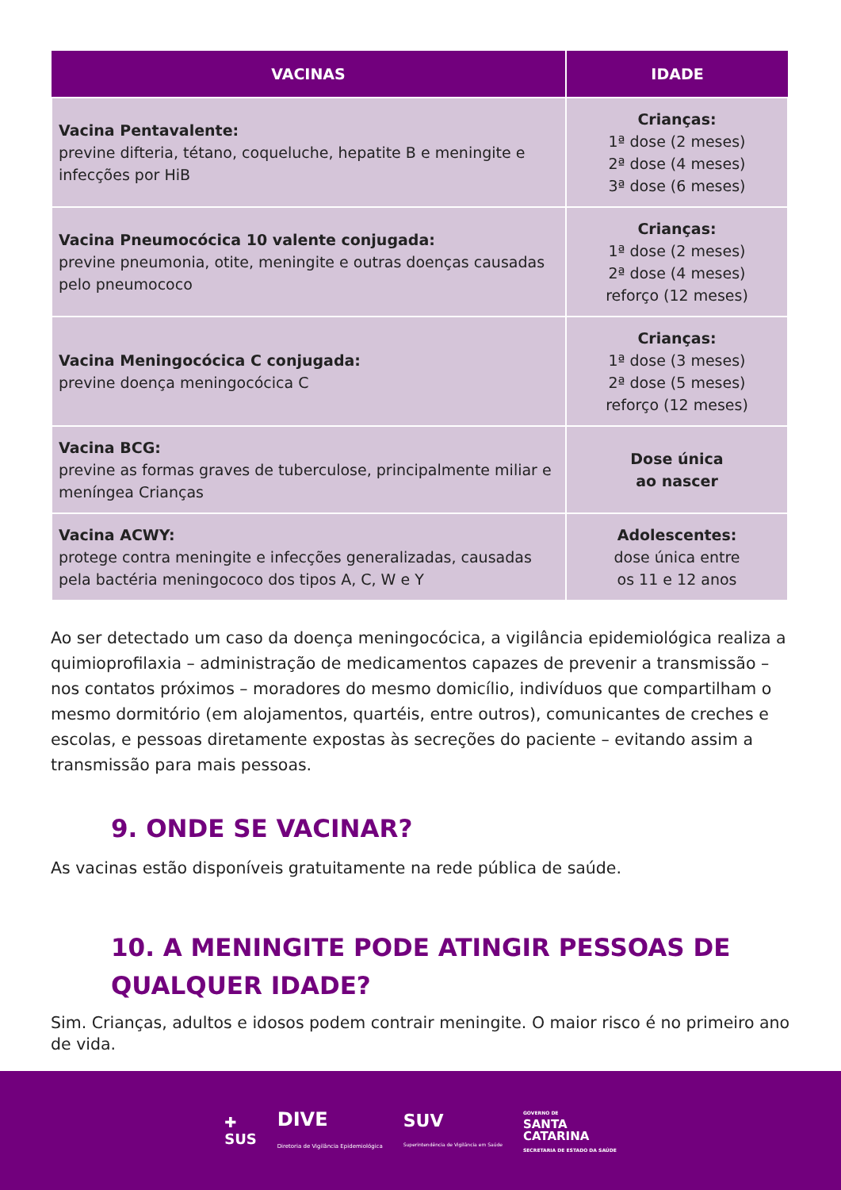| VACINAS | IDADE |
| --- | --- |
| Vacina Pentavalente: previne difteria, tétano, coqueluche, hepatite B e meningite e infecções por HiB | Crianças: 1ª dose (2 meses) 2ª dose (4 meses) 3ª dose (6 meses) |
| Vacina Pneumocócica 10 valente conjugada: previne pneumonia, otite, meningite e outras doenças causadas pelo pneumococo | Crianças: 1ª dose (2 meses) 2ª dose (4 meses) reforço (12 meses) |
| Vacina Meningocócica C conjugada: previne doença meningocócica C | Crianças: 1ª dose (3 meses) 2ª dose (5 meses) reforço (12 meses) |
| Vacina BCG: previne as formas graves de tuberculose, principalmente miliar e meníngea Crianças | Dose única ao nascer |
| Vacina ACWY: protege contra meningite e infecções generalizadas, causadas pela bactéria meningococo dos tipos A, C, W e Y | Adolescentes: dose única entre os 11 e 12 anos |
Ao ser detectado um caso da doença meningocócica, a vigilância epidemiológica realiza a quimioprofilaxia – administração de medicamentos capazes de prevenir a transmissão – nos contatos próximos – moradores do mesmo domicílio, indivíduos que compartilham o mesmo dormitório (em alojamentos, quartéis, entre outros), comunicantes de creches e escolas, e pessoas diretamente expostas às secreções do paciente – evitando assim a transmissão para mais pessoas.
9. ONDE SE VACINAR?
As vacinas estão disponíveis gratuitamente na rede pública de saúde.
10. A MENINGITE PODE ATINGIR PESSOAS DE QUALQUER IDADE?
Sim. Crianças, adultos e idosos podem contrair meningite. O maior risco é no primeiro ano de vida.
✚
SUS
DIVE
Diretoria de Vigilância Epidemiológica
SUV
Superintendência de Vigilância em Saúde
GOVERNO DE
SANTA
CATARINA
SECRETARIA DE ESTADO DA SAÚDE